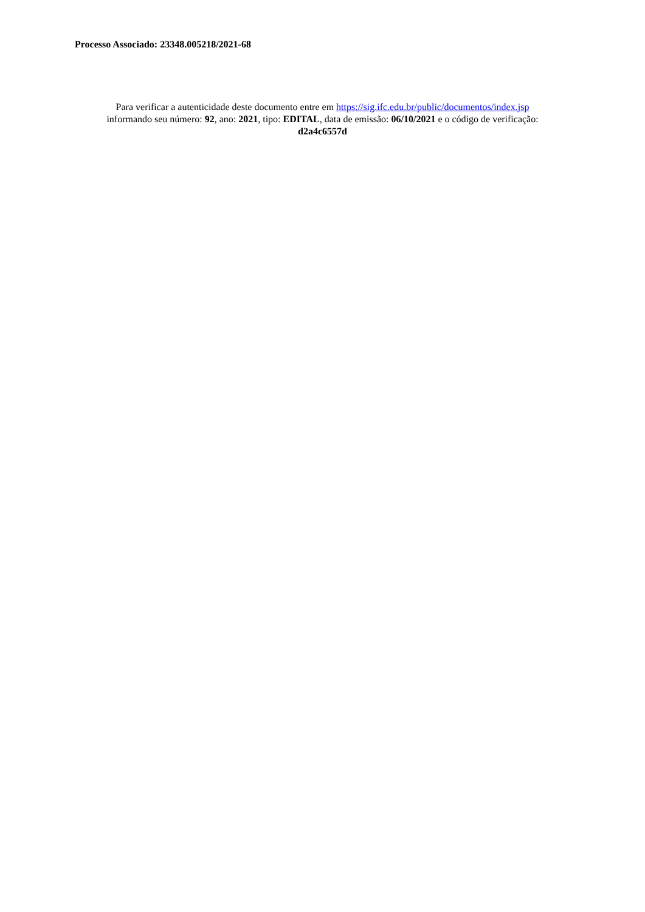Processo Associado: 23348.005218/2021-68
Para verificar a autenticidade deste documento entre em https://sig.ifc.edu.br/public/documentos/index.jsp
informando seu número: 92, ano: 2021, tipo: EDITAL, data de emissão: 06/10/2021 e o código de verificação:
d2a4c6557d